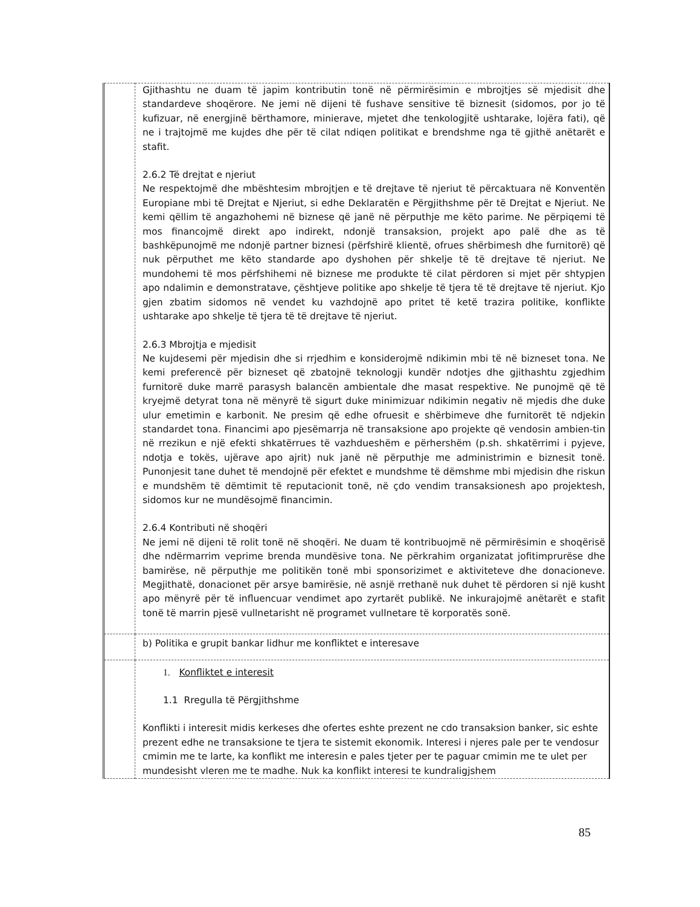| | Gjithashtu ne duam të japim kontributin tonë në përmirësimin e mbrojtjes së mjedisit dhe standardeve shoqërore. Ne jemi në dijeni të fushave sensitive të biznesit (sidomos, por jo të kufizuar, në energjinë bërthamore, minierave, mjetet dhe tenkologjitë ushtarake, lojëra fati), që ne i trajtojmë me kujdes dhe për të cilat ndiqen politikat e brendshme nga të gjithë anëtarët e stafit. 2.6.2 Të drejtat e njeriut Ne respektojmë dhe mbështesim mbrojtjen e të drejtave të njeriut të përcaktuara në Konventën Europiane mbi të Drejtat e Njeriut, si edhe Deklaratën e Përgjithshme për të Drejtat e Njeriut. Ne kemi qëllim të angazhohemi në biznese që janë në përputhje me këto parime. Ne përpiqemi të mos financojmë direkt apo indirekt, ndonjë transaksion, projekt apo palë dhe as të bashkëpunojmë me ndonjë partner biznesi (përfshirë klientë, ofrues shërbimesh dhe furnitorë) që nuk përputhet me këto standarde apo dyshohen për shkelje të të drejtave të njeriut. Ne mundohemi të mos përfshihemi në biznese me produkte të cilat përdoren si mjet për shtypjen apo ndalimin e demonstratave, çështjeve politike apo shkelje të tjera të të drejtave të njeriut. Kjo gjen zbatim sidomos në vendet ku vazhdojnë apo pritet të ketë trazira politike, konflikte ushtarake apo shkelje të tjera të të drejtave të njeriut. 2.6.3 Mbrojtja e mjedisit Ne kujdesemi për mjedisin dhe si rrjedhim e konsiderojmë ndikimin mbi të në bizneset tona. Ne kemi preferencë për bizneset që zbatojnë teknologji kundër ndotjes dhe gjithashtu zgjedhim furnitorë duke marrë parasysh balancën ambientale dhe masat respektive. Ne punojmë që të kryejmë detyrat tona në mënyrë të sigurt duke minimizuar ndikimin negativ në mjedis dhe duke ulur emetimin e karbonit. Ne presim që edhe ofruesit e shërbimeve dhe furnitorët të ndjekin standardet tona. Financimi apo pjesëmarrja në transaksione apo projekte që vendosin ambien-tin në rrezikun e një efekti shkatërrues të vazhdueshëm e përhershëm (p.sh. shkatërrimi i pyjeve, ndotja e tokës, ujërave apo ajrit) nuk janë në përputhje me administrimin e biznesit tonë. Punonjesit tane duhet të mendojnë për efektet e mundshme të dëmshme mbi mjedisin dhe riskun e mundshëm të dëmtimit të reputacionit tonë, në çdo vendim transaksionesh apo projektesh, sidomos kur ne mundësojmë financimin. 2.6.4 Kontributi në shoqëri Ne jemi në dijeni të rolit tonë në shoqëri. Ne duam të kontribuojmë në përmirësimin e shoqërisë dhe ndërmarrim veprime brenda mundësive tona. Ne përkrahim organizatat jofitimprurëse dhe bamirëse, në përputhje me politikën tonë mbi sponsorizimet e aktiviteteve dhe donacioneve. Megjithatë, donacionet për arsye bamirësie, në asnjë rrethanë nuk duhet të përdoren si një kusht apo mënyrë për të influencuar vendimet apo zyrtarët publikë. Ne inkurajojmë anëtarët e stafit tonë të marrin pjesë vullnetarisht në programet vullnetare të korporatës sonë. |
| | b) Politika e grupit bankar lidhur me konfliktet e interesave |
| | 1. Konfliktet e interesit 1.1 Rregulla të Përgjithshme Konflikti i interesit midis kerkeses dhe ofertes eshte prezent ne cdo transaksion banker, sic eshte prezent edhe ne transaksione te tjera te sistemit ekonomik. Interesi i njeres pale per te vendosur cmimin me te larte, ka konflikt me interesin e pales tjeter per te paguar cmimin me te ulet per mundesisht vleren me te madhe. Nuk ka konflikt interesi te kundraligjshem |
85